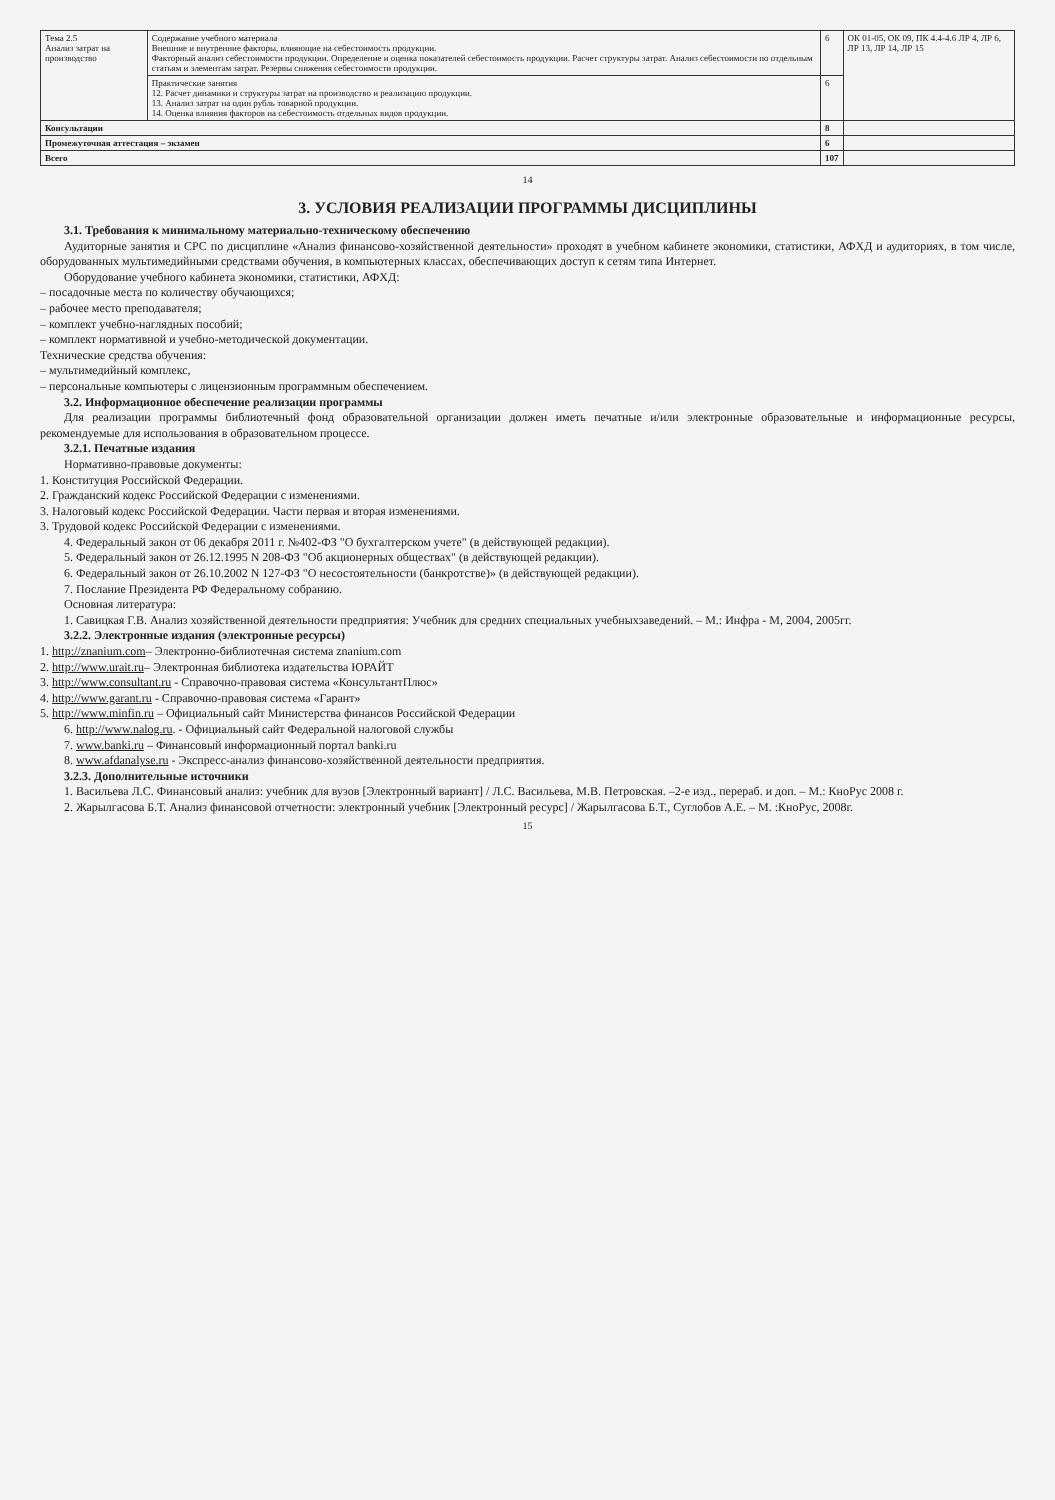| Тема 2.5 Анализ затрат на производство | Содержание учебного материала Внешние и внутренние факторы, влияющие на себестоимость продукции. Факторный анализ себестоимости продукции. Определение и оценка показателей себестоимость продукции. Расчет структуры затрат. Анализ себестоимости по отдельным статьям и элементам затрат. Резервы снижения себестоимости продукции. | 6 | ОК 01-05, ОК 09, ПК 4.4-4.6 ЛР 4, ЛР 6, ЛР 13, ЛР 14, ЛР 15 |
| | Практические занятия 12. Расчет динамики и структуры затрат на производство и реализацию продукции. 13. Анализ затрат на один рубль товарной продукции. 14. Оценка влияния факторов на себестоимость отдельных видов продукции. | 6 | |
| Консультации | | 8 | |
| Промежуточная аттестация – экзамен | | 6 | |
| Всего | | 107 | |
14
3. УСЛОВИЯ РЕАЛИЗАЦИИ ПРОГРАММЫ ДИСЦИПЛИНЫ
3.1. Требования к минимальному материально-техническому обеспечению
Аудиторные занятия и СРС по дисциплине «Анализ финансово-хозяйственной деятельности» проходят в учебном кабинете экономики, статистики, АФХД и аудиториях, в том числе, оборудованных мультимедийными средствами обучения, в компьютерных классах, обеспечивающих доступ к сетям типа Интернет.
Оборудование учебного кабинета экономики, статистики, АФХД:
– посадочные места по количеству обучающихся;
– рабочее место преподавателя;
– комплект учебно-наглядных пособий;
– комплект нормативной и учебно-методической документации.
Технические средства обучения:
– мультимедийный комплекс,
– персональные компьютеры с лицензионным программным обеспечением.
3.2. Информационное обеспечение реализации программы
Для реализации программы библиотечный фонд образовательной организации должен иметь печатные и/или электронные образовательные и информационные ресурсы, рекомендуемые для использования в образовательном процессе.
3.2.1. Печатные издания
Нормативно-правовые документы:
1. Конституция Российской Федерации.
2. Гражданский кодекс Российской Федерации с изменениями.
3. Налоговый кодекс Российской Федерации. Части первая и вторая изменениями.
3. Трудовой кодекс Российской Федерации с изменениями.
4. Федеральный закон от 06 декабря 2011 г. №402-ФЗ "О бухгалтерском учете" (в действующей редакции).
5. Федеральный закон от 26.12.1995 N 208-ФЗ "Об акционерных обществах" (в действующей редакции).
6. Федеральный закон от 26.10.2002 N 127-ФЗ "О несостоятельности (банкротстве)» (в действующей редакции).
7. Послание Президента РФ Федеральному собранию.
Основная литература:
1. Савицкая Г.В. Анализ хозяйственной деятельности предприятия: Учебник для средних специальных учебныхзаведений. – М.: Инфра - М, 2004, 2005гг.
3.2.2. Электронные издания (электронные ресурсы)
1. http://znanium.com– Электронно-библиотечная система znanium.com
2. http://www.urait.ru– Электронная библиотека издательства ЮРАЙТ
3. http://www.consultant.ru - Справочно-правовая система «КонсультантПлюс»
4. http://www.garant.ru - Справочно-правовая система «Гарант»
5. http://www.minfin.ru – Официальный сайт Министерства финансов Российской Федерации
6. http://www.nalog.ru. - Официальный сайт Федеральной налоговой службы
7. www.banki.ru – Финансовый информационный портал banki.ru
8. www.afdanalyse.ru - Экспресс-анализ финансово-хозяйственной деятельности предприятия.
3.2.3. Дополнительные источники
1. Васильева Л.С. Финансовый анализ: учебник для вузов [Электронный вариант] / Л.С. Васильева, М.В. Петровская. –2-е изд., перераб. и доп. – М.: КноРус 2008 г.
2. Жарылгасова Б.Т. Анализ финансовой отчетности: электронный учебник [Электронный ресурс] / Жарылгасова Б.Т., Суглобов А.Е. – М. :КноРус, 2008г.
15